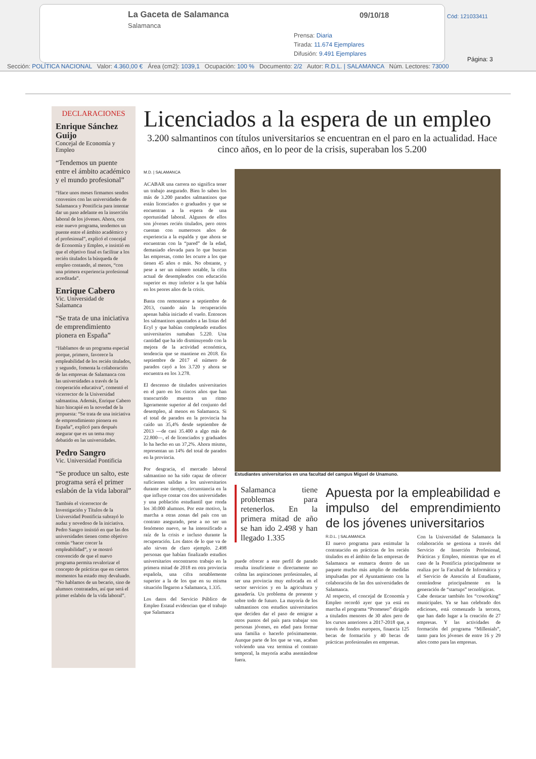La Gaceta de Salamanca
Salamanca
09/10/18
Prensa: Diaria
Tirada: 11.674 Ejemplares
Difusión: 9.491 Ejemplares
Cód: 121033411
Página: 3
Sección: POLÍTICA NACIONAL Valor: 4.360,00 € Área (cm2): 1039,1 Ocupación: 100 % Documento: 2/2 Autor: R.D.L. | SALAMANCA Núm. Lectores: 73000
DECLARACIONES
Enrique Sánchez Guijo
Concejal de Economía y Empleo
“Tendemos un puente entre el ámbito académico y el mundo profesional”
“Hace unos meses firmamos sendos convenios con las universidades de Salamanca y Pontificia para intentar dar un paso adelante en la inserción laboral de los jóvenes. Ahora, con este nuevo programa, tendemos un puente entre el ámbito académico y el profesional”, explicó el concejal de Economía y Empleo, e insistió en que el objetivo final es facilitar a los recién titulados la búsqueda de empleo contando, al menos, “con una primera experiencia profesional acreditada”.
Enrique Cabero
Vic. Universidad de Salamanca
“Se trata de una iniciativa de emprendimiento pionera en España”
“Hablamos de un programa especial porque, primero, favorece la empleabilidad de los recién titulados, y segundo, fomenta la colaboración de las empresas de Salamanca con las universidades a través de la cooperación educativa”, comentó el vicerrector de la Universidad salmantina. Además, Enrique Cabero hizo hincapié en la novedad de la propuesta: “Se trata de una iniciativa de emprendimiento pionera en España”, explicó para después asegurar que es un tema muy debatido en las universidades.
Pedro Sangro
Vic. Universidad Pontificia
“Se produce un salto, este programa será el primer eslabón de la vida laboral”
También el vicerrector de Investigación y Títulos de la Universidad Pontificia subrayó lo audaz y novedoso de la iniciativa. Pedro Sangro insistió en que las dos universidades tienen como objetivo común “hacer crecer la empleabilidad”, y se mostró convencido de que el nuevo programa permita revalorizar el concepto de prácticas que en ciertos momentos ha estado muy devaluado. “No hablamos de un becario, sino de alumnos contratados, así que será el primer eslabón de la vida laboral”.
Licenciados a la espera de un empleo
3.200 salmantinos con títulos universitarios se encuentran en el paro en la actualidad. Hace cinco años, en lo peor de la crisis, superaban los 5.200
M.D. | SALAMANCA
ACABAR una carrera no significa tener un trabajo asegurado. Bien lo saben los más de 3.200 parados salmantinos que están licenciados o graduados y que se encuentran a la espera de una oportunidad laboral. Algunos de ellos son jóvenes recién titulados, pero otros cuentan con numerosos años de experiencia a la espalda y que ahora se encuentran con la “pared” de la edad, demasiado elevada para lo que buscan las empresas, como les ocurre a los que tienen 45 años o más. No obstante, y pese a ser un número notable, la cifra actual de desempleados con educación superior es muy inferior a la que había en los peores años de la crisis.
Basta con remontarse a septiembre de 2013, cuando aún la recuperación apenas había iniciado el vuelo. Entonces los salmantinos apuntados a las listas del Ecyl y que habían completado estudios universitarios sumaban 5.220. Una cantidad que ha ido disminuyendo con la mejora de la actividad económica, tendencia que se mantiene en 2018. En septiembre de 2017 el número de parados cayó a los 3.720 y ahora se encuentra en los 3.278.
El descenso de titulados universitarios en el paro en los cincos años que han transcurrido muestra un ritmo ligeramente superior al del conjunto del desempleo, al menos en Salamanca. Si el total de parados en la provincia ha caído un 35,4% desde septiembre de 2013 —de casi 35.400 a algo más de 22.800—, el de licenciados y graduados lo ha hecho en un 37,2%. Ahora mismo, representan un 14% del total de parados en la provincia.
Por desgracia, el mercado laboral salmantino no ha sido capaz de ofrecer suficientes salidas a los universitarios durante este tiempo, circunstancia en la que influye contar con dos universidades y una población estudiantil que ronda los 30.000 alumnos. Por este motivo, la marcha a otras zonas del país con un contrato asegurado, pese a no ser un fenómeno nuevo, se ha intensificado a raíz de la crisis e incluso durante la recuperación. Los datos de lo que va de año sirven de claro ejemplo. 2.498 personas que habían finalizado estudios universitarios encontraron trabajo en la primera mitad de 2018 en otra provincia española, una cifra notablemente superior a la de los que en su misma situación llegaron a Salamanca, 1.335.
Los datos del Servicio Público de Empleo Estatal evidencian que el trabajo que Salamanca
Estudiantes universitarios en una facultad del campus Miguel de Unamuno.
Salamanca tiene problemas para retenerlos. En la primera mitad de año se han ido 2.498 y han llegado 1.335
puede ofrecer a este perfil de parado resulta insuficiente o directamente no colma las aspiraciones profesionales, al ser una provincia muy enfocada en el sector servicios y en la agricultura y ganadería. Un problema de presente y sobre todo de futuro. La mayoría de los salmantinos con estudios universitarios que deciden dar el paso de emigrar a otros puntos del país para trabajar son personas jóvenes, en edad para formar una familia o hacerlo próximamente. Aunque parte de los que se van, acaban volviendo una vez termina el contrato temporal, la mayoría acaba asentándose fuera.
Apuesta por la empleabilidad e impulso del emprendimiento de los jóvenes universitarios
R.D.L. | SALAMANCA
El nuevo programa para estimular la contratación en prácticas de los recién titulados en el ámbito de las empresas de Salamanca se enmarca dentro de un paquete mucho más amplio de medidas impulsadas por el Ayuntamiento con la colaboración de las dos universidades de Salamanca.
Al respecto, el concejal de Economía y Empleo recordó ayer que ya está en marcha el programa “Prometeo” dirigido a titulados menores de 30 años pero de los cursos anteriores a 2017-2018 que, a través de fondos europeos, financia 125 becas de formación y 40 becas de prácticas profesionales en empresas.
Con la Universidad de Salamanca la colaboración se gestiona a través del Servicio de Inserción Profesional, Prácticas y Empleo, mientras que en el caso de la Pontificia principalmente se realiza por la Facultad de Informática y el Servicio de Atención al Estudiante, centrándose principalmente en la generación de “startups” tecnológicas.
Cabe destacar también los “coworking” municipales. Ya se han celebrado dos ediciones, está comenzado la tercera, que han dado lugar a la creación de 27 empresas. Y las actividades de formación del programa “Millenials”, tanto para los jóvenes de entre 16 y 29 años como para las empresas.